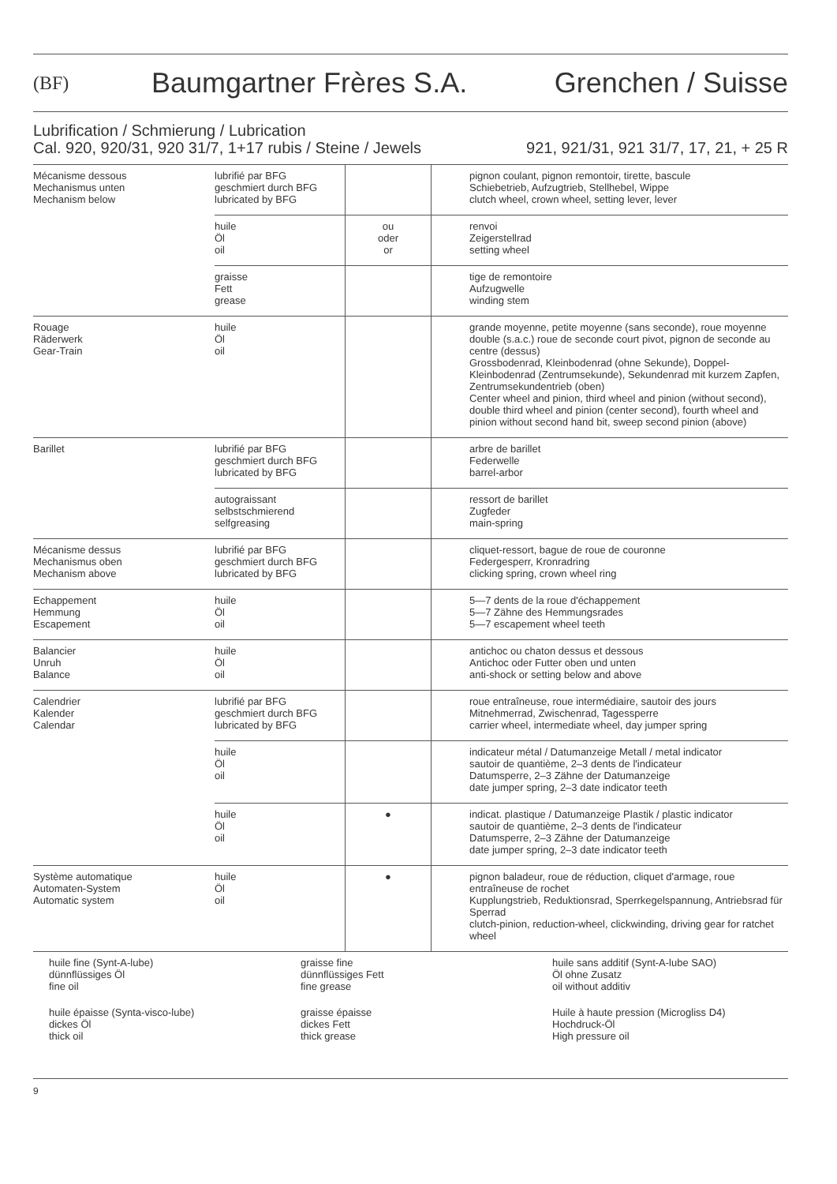(BF)
Baumgartner Frères S.A. Grenchen / Suisse
Lubrification / Schmierung / Lubrication
Cal. 920, 920/31, 920 31/7, 1+17 rubis / Steine / Jewels 921, 921/31, 921 31/7, 17, 21, + 25 R
| Mécanisme dessous Mechanismus unten Mechanism below | lubrifié par BFG geschmiert durch BFG lubricated by BFG | | pignon coulant, pignon remontoir, tirette, bascule Schiebetrieb, Aufzugtrieb, Stellhebel, Wippe clutch wheel, crown wheel, setting lever, lever |
| | huile Öl oil | ou oder or | renvoi Zeigerstellrad setting wheel |
| | graisse Fett grease | | tige de remontoire Aufzugwelle winding stem |
| Rouage Räderwerk Gear-Train | huile Öl oil | | grande moyenne, petite moyenne (sans seconde), roue moyenne double (s.a.c.) roue de seconde court pivot, pignon de seconde au centre (dessus) Grossbodenrad, Kleinbodenrad (ohne Sekunde), Doppel-Kleinbodenrad (Zentrumsekunde), Sekundenrad mit kurzem Zapfen, Zentrumsekundentrieb (oben) Center wheel and pinion, third wheel and pinion (without second), double third wheel and pinion (center second), fourth wheel and pinion without second hand bit, sweep second pinion (above) |
| Barillet | lubrifié par BFG geschmiert durch BFG lubricated by BFG | | arbre de barillet Federwelle barrel-arbor |
| | autograissant selbstschmierend selfgreasing | | ressort de barillet Zugfeder main-spring |
| Mécanisme dessus Mechanismus oben Mechanism above | lubrifié par BFG geschmiert durch BFG lubricated by BFG | | cliquet-ressort, bague de roue de couronne Federgesperr, Kronradring clicking spring, crown wheel ring |
| Echappement Hemmung Escapement | huile Öl oil | | 5—7 dents de la roue d'échappement 5—7 Zähne des Hemmungsrades 5—7 escapement wheel teeth |
| Balancier Unruh Balance | huile Öl oil | | antichoc ou chaton dessus et dessous Antichoc oder Futter oben und unten anti-shock or setting below and above |
| Calendrier Kalender Calendar | lubrifié par BFG geschmiert durch BFG lubricated by BFG | | roue entraîneuse, roue intermédiaire, sautoir des jours Mitnehmerrad, Zwischenrad, Tagessperre carrier wheel, intermediate wheel, day jumper spring |
| | huile Öl oil | | indicateur métal / Datumanzeige Metall / metal indicator sautoir de quantième, 2–3 dents de l'indicateur Datumsperre, 2–3 Zähne der Datumanzeige date jumper spring, 2–3 date indicator teeth |
| | huile Öl oil | ● | indicat. plastique / Datumanzeige Plastik / plastic indicator sautoir de quantième, 2–3 dents de l'indicateur Datumsperre, 2–3 Zähne der Datumanzeige date jumper spring, 2–3 date indicator teeth |
| Système automatique Automaten-System Automatic system | huile Öl oil | ● | pignon baladeur, roue de réduction, cliquet d'armage, roue entraîneuse de rochet Kupplungstrieb, Reduktionsrad, Sperrkegelspannung, Antriebsrad für Sperrad clutch-pinion, reduction-wheel, clickwinding, driving gear for ratchet wheel |
huile fine (Synt-A-lube)
dünnflüssiges Öl
fine oil
huile épaisse (Synta-visco-lube)
dickes Öl
thick oil
graisse fine
dünnflüssiges Fett
fine grease
graisse épaisse
dickes Fett
thick grease
huile sans additif (Synt-A-lube SAO)
Öl ohne Zusatz
oil without additiv
Huile à haute pression (Microgliss D4)
Hochdruck-Öl
High pressure oil
9